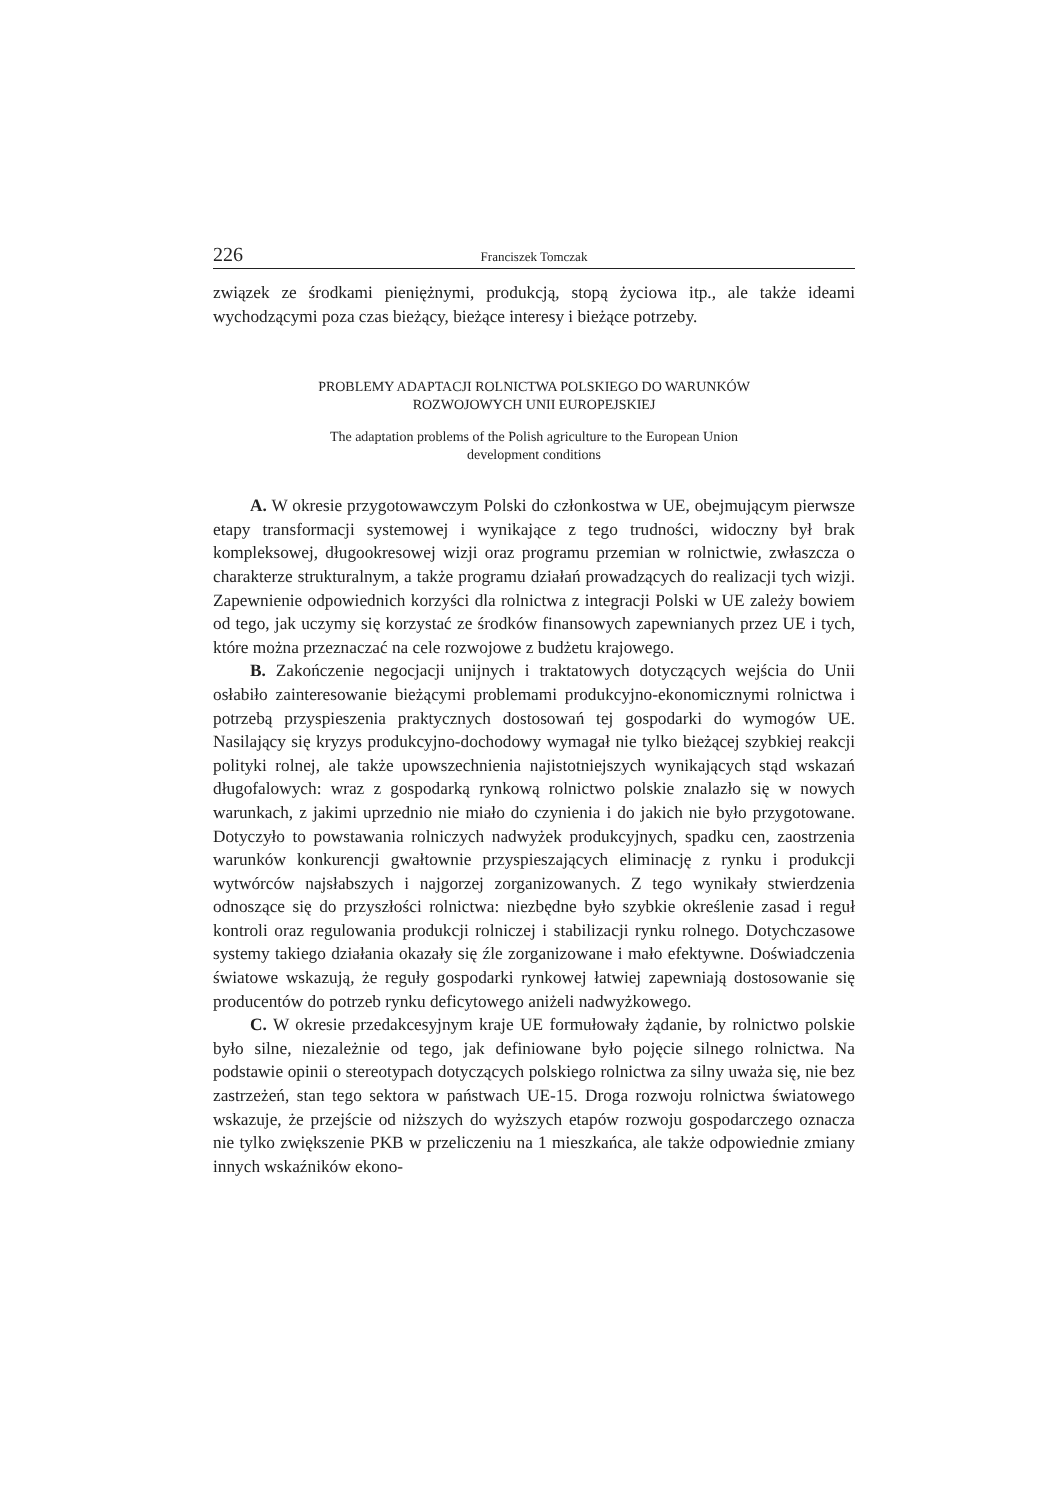226 Franciszek Tomczak
związek ze środkami pieniężnymi, produkcją, stopą życiowa itp., ale także ideami wychodzącymi poza czas bieżący, bieżące interesy i bieżące potrzeby.
PROBLEMY ADAPTACJI ROLNICTWA POLSKIEGO DO WARUNKÓW
ROZWOJOWYCH UNII EUROPEJSKIEJ
The adaptation problems of the Polish agriculture to the European Union
development conditions
A. W okresie przygotowawczym Polski do członkostwa w UE, obejmującym pierwsze etapy transformacji systemowej i wynikające z tego trudności, widoczny był brak kompleksowej, długookresowej wizji oraz programu przemian w rolnictwie, zwłaszcza o charakterze strukturalnym, a także programu działań prowadzących do realizacji tych wizji. Zapewnienie odpowiednich korzyści dla rolnictwa z integracji Polski w UE zależy bowiem od tego, jak uczymy się korzystać ze środków finansowych zapewnianych przez UE i tych, które można przeznaczać na cele rozwojowe z budżetu krajowego.
B. Zakończenie negocjacji unijnych i traktatowych dotyczących wejścia do Unii osłabiło zainteresowanie bieżącymi problemami produkcyjno-ekonomicznymi rolnictwa i potrzebą przyspieszenia praktycznych dostosowań tej gospodarki do wymogów UE. Nasilający się kryzys produkcyjno-dochodowy wymagał nie tylko bieżącej szybkiej reakcji polityki rolnej, ale także upowszechnienia najistotniejszych wynikających stąd wskazań długofalowych: wraz z gospodarką rynkową rolnictwo polskie znalazło się w nowych warunkach, z jakimi uprzednio nie miało do czynienia i do jakich nie było przygotowane. Dotyczyło to powstawania rolniczych nadwyżek produkcyjnych, spadku cen, zaostrzenia warunków konkurencji gwałtownie przyspieszających eliminację z rynku i produkcji wytwórców najsłabszych i najgorzej zorganizowanych. Z tego wynikały stwierdzenia odnoszące się do przyszłości rolnictwa: niezbędne było szybkie określenie zasad i reguł kontroli oraz regulowania produkcji rolniczej i stabilizacji rynku rolnego. Dotychczasowe systemy takiego działania okazały się źle zorganizowane i mało efektywne. Doświadczenia światowe wskazują, że reguły gospodarki rynkowej łatwiej zapewniają dostosowanie się producentów do potrzeb rynku deficytowego aniżeli nadwyżkowego.
C. W okresie przedakcesyjnym kraje UE formułowały żądanie, by rolnictwo polskie było silne, niezależnie od tego, jak definiowane było pojęcie silnego rolnictwa. Na podstawie opinii o stereotypach dotyczących polskiego rolnictwa za silny uważa się, nie bez zastrzeżeń, stan tego sektora w państwach UE-15. Droga rozwoju rolnictwa światowego wskazuje, że przejście od niższych do wyższych etapów rozwoju gospodarczego oznacza nie tylko zwiększenie PKB w przeliczeniu na 1 mieszkańca, ale także odpowiednie zmiany innych wskaźników ekono-